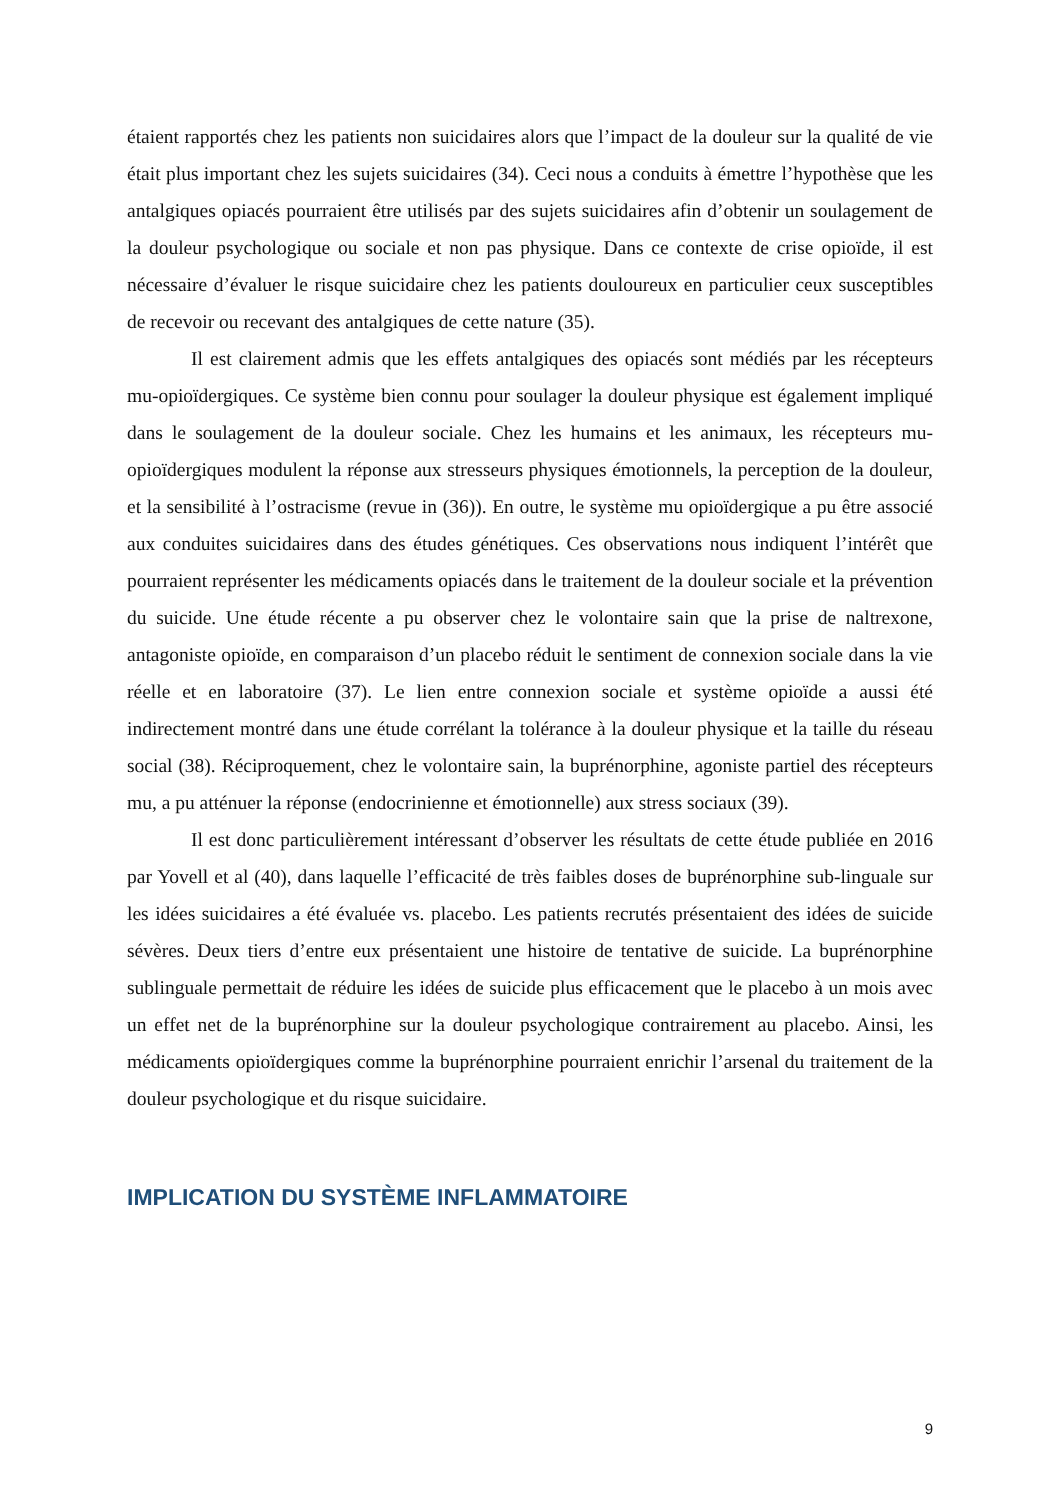étaient rapportés chez les patients non suicidaires alors que l’impact de la douleur sur la qualité de vie était plus important chez les sujets suicidaires (34). Ceci nous a conduits à émettre l’hypothèse que les antalgiques opiacés pourraient être utilisés par des sujets suicidaires afin d’obtenir un soulagement de la douleur psychologique ou sociale et non pas physique. Dans ce contexte de crise opioïde, il est nécessaire d’évaluer le risque suicidaire chez les patients douloureux en particulier ceux susceptibles de recevoir ou recevant des antalgiques de cette nature (35).
Il est clairement admis que les effets antalgiques des opiacés sont médiés par les récepteurs mu-opioïdergiques. Ce système bien connu pour soulager la douleur physique est également impliqué dans le soulagement de la douleur sociale. Chez les humains et les animaux, les récepteurs mu-opioïdergiques modulent la réponse aux stresseurs physiques émotionnels, la perception de la douleur, et la sensibilité à l’ostracisme (revue in (36)). En outre, le système mu opioïdergique a pu être associé aux conduites suicidaires dans des études génétiques. Ces observations nous indiquent l’intérêt que pourraient représenter les médicaments opiacés dans le traitement de la douleur sociale et la prévention du suicide. Une étude récente a pu observer chez le volontaire sain que la prise de naltrexone, antagoniste opioïde, en comparaison d’un placebo réduit le sentiment de connexion sociale dans la vie réelle et en laboratoire (37). Le lien entre connexion sociale et système opioïde a aussi été indirectement montré dans une étude corrélant la tolérance à la douleur physique et la taille du réseau social (38). Réciproquement, chez le volontaire sain, la buprénorphine, agoniste partiel des récepteurs mu, a pu atténuer la réponse (endocrinienne et émotionnelle) aux stress sociaux (39).
Il est donc particulièrement intéressant d’observer les résultats de cette étude publiée en 2016 par Yovell et al (40), dans laquelle l’efficacité de très faibles doses de buprénorphine sub-linguale sur les idées suicidaires a été évaluée vs. placebo. Les patients recrutés présentaient des idées de suicide sévères. Deux tiers d’entre eux présentaient une histoire de tentative de suicide. La buprénorphine sublinguale permettait de réduire les idées de suicide plus efficacement que le placebo à un mois avec un effet net de la buprénorphine sur la douleur psychologique contrairement au placebo. Ainsi, les médicaments opioïdergiques comme la buprénorphine pourraient enrichir l’arsenal du traitement de la douleur psychologique et du risque suicidaire.
IMPLICATION DU SYSTÈME INFLAMMATOIRE
9